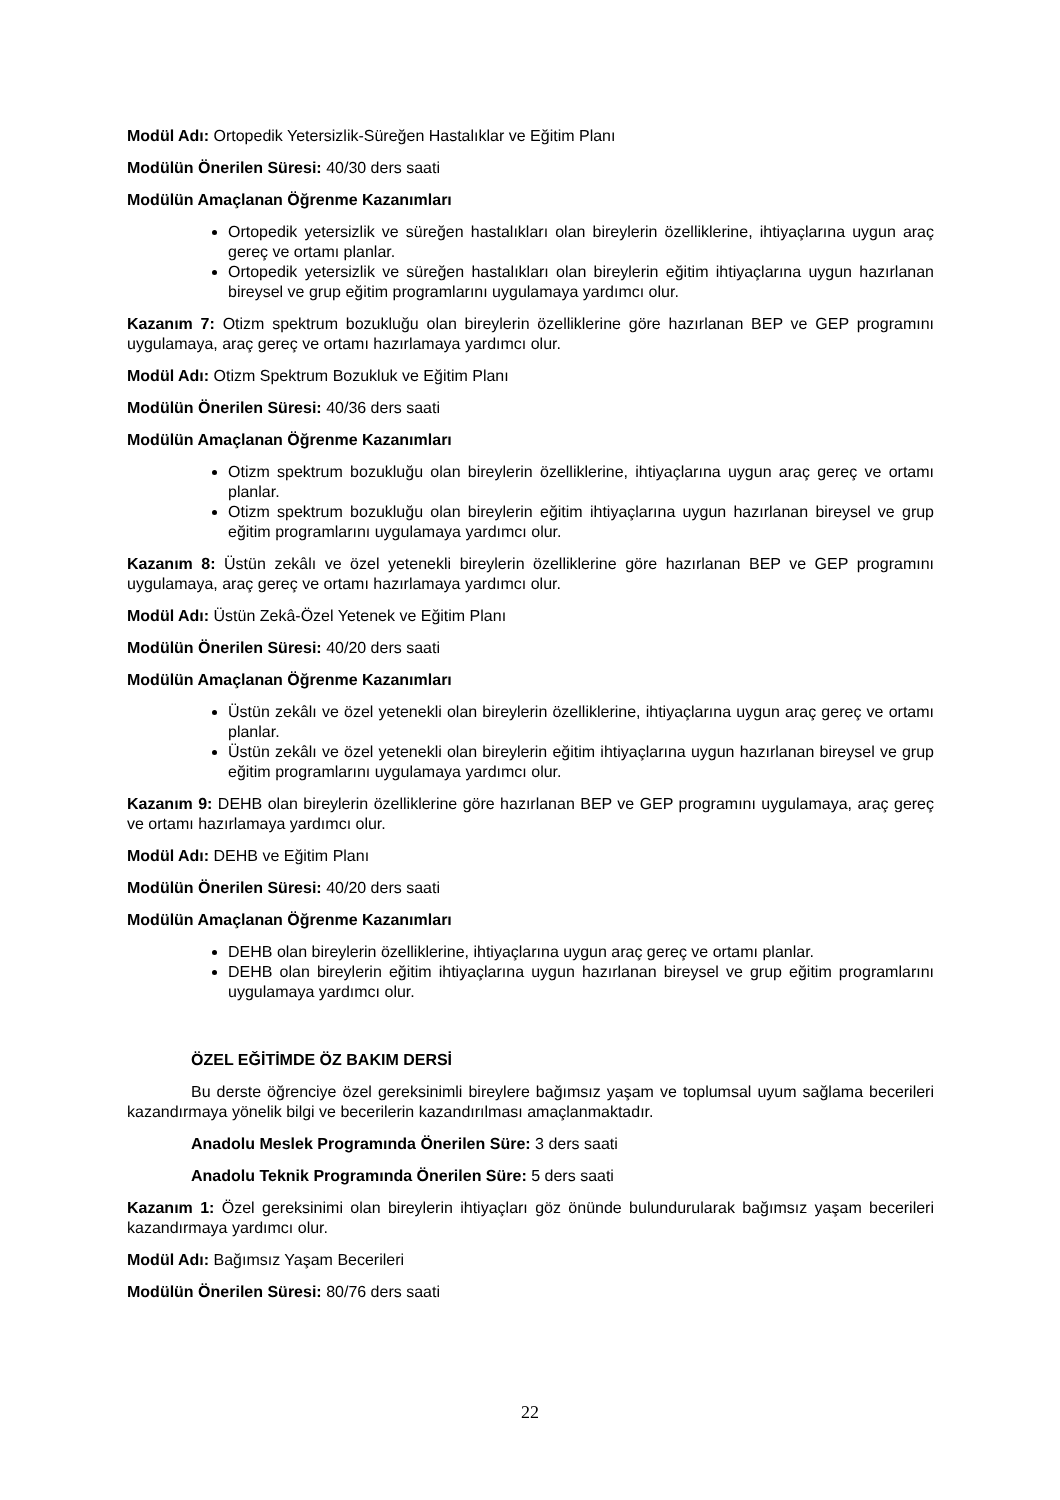Modül Adı: Ortopedik Yetersizlik-Süreğen Hastalıklar ve Eğitim Planı
Modülün Önerilen Süresi: 40/30 ders saati
Modülün Amaçlanan Öğrenme Kazanımları
Ortopedik yetersizlik ve süreğen hastalıkları olan bireylerin özelliklerine, ihtiyaçlarına uygun araç gereç ve ortamı planlar.
Ortopedik yetersizlik ve süreğen hastalıkları olan bireylerin eğitim ihtiyaçlarına uygun hazırlanan bireysel ve grup eğitim programlarını uygulamaya yardımcı olur.
Kazanım 7: Otizm spektrum bozukluğu olan bireylerin özelliklerine göre hazırlanan BEP ve GEP programını uygulamaya, araç gereç ve ortamı hazırlamaya yardımcı olur.
Modül Adı: Otizm Spektrum Bozukluk ve Eğitim Planı
Modülün Önerilen Süresi: 40/36 ders saati
Modülün Amaçlanan Öğrenme Kazanımları
Otizm spektrum bozukluğu olan bireylerin özelliklerine, ihtiyaçlarına uygun araç gereç ve ortamı planlar.
Otizm spektrum bozukluğu olan bireylerin eğitim ihtiyaçlarına uygun hazırlanan bireysel ve grup eğitim programlarını uygulamaya yardımcı olur.
Kazanım 8: Üstün zekâlı ve özel yetenekli bireylerin özelliklerine göre hazırlanan BEP ve GEP programını uygulamaya, araç gereç ve ortamı hazırlamaya yardımcı olur.
Modül Adı: Üstün Zekâ-Özel Yetenek ve Eğitim Planı
Modülün Önerilen Süresi: 40/20 ders saati
Modülün Amaçlanan Öğrenme Kazanımları
Üstün zekâlı ve özel yetenekli olan bireylerin özelliklerine, ihtiyaçlarına uygun araç gereç ve ortamı planlar.
Üstün zekâlı ve özel yetenekli olan bireylerin eğitim ihtiyaçlarına uygun hazırlanan bireysel ve grup eğitim programlarını uygulamaya yardımcı olur.
Kazanım 9: DEHB olan bireylerin özelliklerine göre hazırlanan BEP ve GEP programını uygulamaya, araç gereç ve ortamı hazırlamaya yardımcı olur.
Modül Adı: DEHB ve Eğitim Planı
Modülün Önerilen Süresi: 40/20 ders saati
Modülün Amaçlanan Öğrenme Kazanımları
DEHB olan bireylerin özelliklerine, ihtiyaçlarına uygun araç gereç ve ortamı planlar.
DEHB olan bireylerin eğitim ihtiyaçlarına uygun hazırlanan bireysel ve grup eğitim programlarını uygulamaya yardımcı olur.
ÖZEL EĞİTİMDE ÖZ BAKIM DERSİ
Bu derste öğrenciye özel gereksinimli bireylere bağımsız yaşam ve toplumsal uyum sağlama becerileri kazandırmaya yönelik bilgi ve becerilerin kazandırılması amaçlanmaktadır.
Anadolu Meslek Programında Önerilen Süre: 3 ders saati
Anadolu Teknik Programında Önerilen Süre: 5 ders saati
Kazanım 1: Özel gereksinimi olan bireylerin ihtiyaçları göz önünde bulundurularak bağımsız yaşam becerileri kazandırmaya yardımcı olur.
Modül Adı: Bağımsız Yaşam Becerileri
Modülün Önerilen Süresi: 80/76 ders saati
22